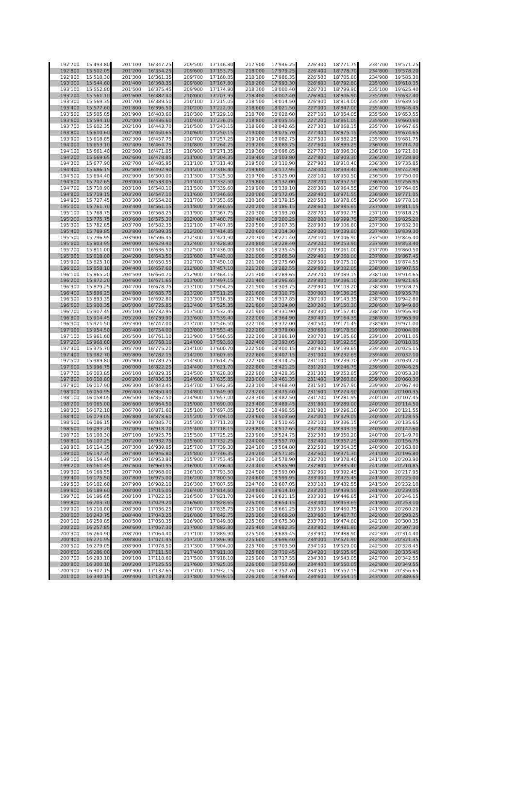| 192'700 | 15'493.80 | 201'100 | 16'347.25 | 209'500 | 17'146.80 | 217'900 | 17'946.25 | 226'300 | 18'771.75 | 234'700 | 19'571.25 |
| 192'800 | 15'502.05 | 201'200 | 16'354.25 | 209'600 | 17'153.75 | 218'000 | 17'979.25 | 226'400 | 18'778.70 | 234'800 | 19'578.20 |
| 192'900 | 15'510.30 | 201'300 | 16'361.35 | 209'700 | 17'160.85 | 218'100 | 17'986.35 | 226'500 | 18'785.80 | 234'900 | 19'585.30 |
| 193'000 | 15'544.60 | 201'400 | 16'368.35 | 209'800 | 17'167.80 | 218'200 | 17'993.30 | 226'600 | 18'792.80 | 235'000 | 19'618.35 |
| 193'100 | 15'552.80 | 201'500 | 16'375.45 | 209'900 | 17'174.90 | 218'300 | 18'000.40 | 226'700 | 18'799.90 | 235'100 | 19'625.40 |
| 193'200 | 15'561.10 | 201'600 | 16'382.40 | 210'000 | 17'207.95 | 218'400 | 18'007.40 | 226'800 | 18'806.90 | 235'200 | 19'632.40 |
| 193'300 | 15'569.35 | 201'700 | 16'389.50 | 210'100 | 17'215.05 | 218'500 | 18'014.50 | 226'900 | 18'814.00 | 235'300 | 19'639.50 |
| 193'400 | 15'577.60 | 201'800 | 16'396.50 | 210'200 | 17'222.00 | 218'600 | 18'021.50 | 227'000 | 18'847.00 | 235'400 | 19'646.45 |
| 193'500 | 15'585.85 | 201'900 | 16'403.60 | 210'300 | 17'229.10 | 218'700 | 18'028.60 | 227'100 | 18'854.05 | 235'500 | 19'653.55 |
| 193'600 | 15'594.10 | 202'000 | 16'436.60 | 210'400 | 17'236.05 | 218'800 | 18'035.55 | 227'200 | 18'861.05 | 235'600 | 19'660.60 |
| 193'700 | 15'602.35 | 202'100 | 16'443.70 | 210'500 | 17'243.15 | 218'900 | 18'042.65 | 227'300 | 18'868.15 | 235'700 | 19'667.65 |
| 193'800 | 15'610.60 | 202'200 | 16'450.65 | 210'600 | 17'250.15 | 219'000 | 18'075.70 | 227'400 | 18'875.15 | 235'800 | 19'674.65 |
| 193'900 | 15'618.85 | 202'300 | 16'457.75 | 210'700 | 17'257.25 | 219'100 | 18'082.75 | 227'500 | 18'882.25 | 235'900 | 19'681.75 |
| 194'000 | 15'653.10 | 202'400 | 16'464.75 | 210'800 | 17'264.25 | 219'200 | 18'089.75 | 227'600 | 18'889.25 | 236'000 | 19'714.70 |
| 194'100 | 15'661.40 | 202'500 | 16'471.85 | 210'900 | 17'271.35 | 219'300 | 18'096.85 | 227'700 | 18'896.30 | 236'100 | 19'721.80 |
| 194'200 | 15'669.65 | 202'600 | 16'478.85 | 211'000 | 17'304.35 | 219'400 | 18'103.80 | 227'800 | 18'903.30 | 236'200 | 19'728.80 |
| 194'300 | 15'677.90 | 202'700 | 16'485.95 | 211'100 | 17'311.40 | 219'500 | 18'110.90 | 227'900 | 18'910.40 | 236'300 | 19'735.85 |
| 194'400 | 15'686.15 | 202'800 | 16'492.90 | 211'200 | 17'318.40 | 219'600 | 18'117.95 | 228'000 | 18'943.40 | 236'400 | 19'742.90 |
| 194'500 | 15'694.40 | 202'900 | 16'500.00 | 211'300 | 17'325.50 | 219'700 | 18'125.00 | 228'100 | 18'950.50 | 236'500 | 19'750.00 |
| 194'600 | 15'702.65 | 203'000 | 16'533.05 | 211'400 | 17'332.50 | 219'800 | 18'132.00 | 228'200 | 18'957.50 | 236'600 | 19'756.95 |
| 194'700 | 15'710.90 | 203'100 | 16'540.10 | 211'500 | 17'339.60 | 219'900 | 18'139.10 | 228'300 | 18'964.55 | 236'700 | 19'764.05 |
| 194'800 | 15'719.15 | 203'200 | 16'547.10 | 211'600 | 17'346.60 | 220'000 | 18'172.05 | 228'400 | 18'971.55 | 236'800 | 19'771.05 |
| 194'900 | 15'727.45 | 203'300 | 16'554.20 | 211'700 | 17'353.65 | 220'100 | 18'179.15 | 228'500 | 18'978.65 | 236'900 | 19'778.10 |
| 195'000 | 15'761.70 | 203'400 | 16'561.15 | 211'800 | 17'360.65 | 220'200 | 18'186.15 | 228'600 | 18'985.65 | 237'000 | 19'811.15 |
| 195'100 | 15'768.75 | 203'500 | 16'568.25 | 211'900 | 17'367.75 | 220'300 | 18'193.20 | 228'700 | 18'992.75 | 237'100 | 19'818.25 |
| 195'200 | 15'775.75 | 203'600 | 16'575.30 | 212'000 | 17'400.75 | 220'400 | 18'200.25 | 228'800 | 18'999.75 | 237'200 | 19'825.20 |
| 195'300 | 15'782.85 | 203'700 | 16'582.35 | 212'100 | 17'407.85 | 220'500 | 18'207.35 | 228'900 | 19'006.80 | 237'300 | 19'832.30 |
| 195'400 | 15'789.85 | 203'800 | 16'589.35 | 212'200 | 17'414.85 | 220'600 | 18'214.30 | 229'000 | 19'039.80 | 237'400 | 19'839.30 |
| 195'500 | 15'796.95 | 203'900 | 16'596.45 | 212'300 | 17'421.90 | 220'700 | 18'221.40 | 229'100 | 19'046.90 | 237'500 | 19'846.40 |
| 195'600 | 15'803.95 | 204'000 | 16'629.40 | 212'400 | 17'428.90 | 220'800 | 18'228.40 | 229'200 | 19'053.90 | 237'600 | 19'853.40 |
| 195'700 | 15'811.00 | 204'100 | 16'636.50 | 212'500 | 17'436.00 | 220'900 | 18'235.45 | 229'300 | 19'061.00 | 237'700 | 19'860.50 |
| 195'800 | 15'818.00 | 204'200 | 16'643.50 | 212'600 | 17'443.00 | 221'000 | 18'268.50 | 229'400 | 19'068.00 | 237'800 | 19'867.45 |
| 195'900 | 15'825.10 | 204'300 | 16'650.55 | 212'700 | 17'450.10 | 221'100 | 18'275.60 | 229'500 | 19'075.10 | 237'900 | 19'874.55 |
| 196'000 | 15'858.10 | 204'400 | 16'657.60 | 212'800 | 17'457.10 | 221'200 | 18'282.55 | 229'600 | 19'082.05 | 238'000 | 19'907.55 |
| 196'100 | 15'865.20 | 204'500 | 16'664.70 | 212'900 | 17'464.15 | 221'300 | 18'289.65 | 229'700 | 19'089.15 | 238'100 | 19'914.65 |
| 196'200 | 15'872.20 | 204'600 | 16'671.65 | 213'000 | 17'497.15 | 221'400 | 18'296.65 | 229'800 | 19'096.10 | 238'200 | 19'921.65 |
| 196'300 | 15'879.25 | 204'700 | 16'678.75 | 213'100 | 17'504.25 | 221'500 | 18'303.75 | 229'900 | 19'103.20 | 238'300 | 19'928.75 |
| 196'400 | 15'886.25 | 204'800 | 16'685.75 | 213'200 | 17'511.25 | 221'600 | 18'310.75 | 230'000 | 19'136.25 | 238'400 | 19'935.70 |
| 196'500 | 15'893.35 | 204'900 | 16'692.80 | 213'300 | 17'518.35 | 221'700 | 18'317.85 | 230'100 | 19'143.35 | 238'500 | 19'942.80 |
| 196'600 | 15'900.35 | 205'000 | 16'725.85 | 213'400 | 17'525.35 | 221'800 | 18'324.80 | 230'200 | 19'150.30 | 238'600 | 19'949.80 |
| 196'700 | 15'907.45 | 205'100 | 16'732.95 | 213'500 | 17'532.45 | 221'900 | 18'331.90 | 230'300 | 19'157.40 | 238'700 | 19'956.90 |
| 196'800 | 15'914.45 | 205'200 | 16'739.90 | 213'600 | 17'539.40 | 222'000 | 18'364.90 | 230'400 | 19'164.35 | 238'800 | 19'963.90 |
| 196'900 | 15'921.50 | 205'300 | 16'747.00 | 213'700 | 17'546.50 | 222'100 | 18'372.00 | 230'500 | 19'171.45 | 238'900 | 19'971.00 |
| 197'000 | 15'954.50 | 205'400 | 16'754.00 | 213'800 | 17'553.45 | 222'200 | 18'379.00 | 230'600 | 19'178.50 | 239'000 | 20'004.00 |
| 197'100 | 15'961.60 | 205'500 | 16'761.10 | 213'900 | 17'560.55 | 222'300 | 18'386.10 | 230'700 | 19'185.60 | 239'100 | 20'011.05 |
| 197'200 | 15'968.60 | 205'600 | 16'768.10 | 214'000 | 17'593.60 | 222'400 | 18'393.05 | 230'800 | 19'192.55 | 239'200 | 20'018.05 |
| 197'300 | 15'975.70 | 205'700 | 16'775.20 | 214'100 | 17'600.70 | 222'500 | 18'400.15 | 230'900 | 19'199.65 | 239'300 | 20'025.15 |
| 197'400 | 15'982.70 | 205'800 | 16'782.15 | 214'200 | 17'607.65 | 222'600 | 18'407.15 | 231'000 | 19'232.65 | 239'400 | 20'032.10 |
| 197'500 | 15'989.80 | 205'900 | 16'789.25 | 214'300 | 17'614.75 | 222'700 | 18'414.25 | 231'100 | 19'239.70 | 239'500 | 20'039.20 |
| 197'600 | 15'996.75 | 206'000 | 16'822.25 | 214'400 | 17'621.70 | 222'800 | 18'421.25 | 231'200 | 19'246.75 | 239'600 | 20'046.25 |
| 197'700 | 16'003.85 | 206'100 | 16'829.35 | 214'500 | 17'628.80 | 222'900 | 18'428.35 | 231'300 | 19'253.85 | 239'700 | 20'053.30 |
| 197'800 | 16'010.80 | 206'200 | 16'836.35 | 214'600 | 17'635.85 | 223'000 | 18'461.35 | 231'400 | 19'260.80 | 239'800 | 20'060.30 |
| 197'900 | 16'017.90 | 206'300 | 16'843.45 | 214'700 | 17'642.95 | 223'100 | 18'468.40 | 231'500 | 19'267.90 | 239'900 | 20'067.40 |
| 198'000 | 16'050.95 | 206'400 | 16'850.40 | 214'800 | 17'649.90 | 223'200 | 18'475.40 | 231'600 | 19'274.90 | 240'000 | 20'100.35 |
| 198'100 | 16'058.05 | 206'500 | 16'857.50 | 214'900 | 17'657.00 | 223'300 | 18'482.50 | 231'700 | 19'281.95 | 240'100 | 20'107.45 |
| 198'200 | 16'065.00 | 206'600 | 16'864.50 | 215'000 | 17'690.00 | 223'400 | 18'489.45 | 231'800 | 19'289.00 | 240'200 | 20'114.50 |
| 198'300 | 16'072.10 | 206'700 | 16'871.60 | 215'100 | 17'697.05 | 223'500 | 18'496.55 | 231'900 | 19'296.10 | 240'300 | 20'121.55 |
| 198'400 | 16'079.05 | 206'800 | 16'878.60 | 215'200 | 17'704.10 | 223'600 | 18'503.60 | 232'000 | 19'329.05 | 240'400 | 20'128.55 |
| 198'500 | 16'086.15 | 206'900 | 16'885.70 | 215'300 | 17'711.20 | 223'700 | 18'510.65 | 232'100 | 19'336.15 | 240'500 | 20'135.65 |
| 198'600 | 16'093.20 | 207'000 | 16'918.70 | 215'400 | 17'718.15 | 223'800 | 18'517.65 | 232'200 | 19'343.15 | 240'600 | 20'142.60 |
| 198'700 | 16'100.30 | 207'100 | 16'925.75 | 215'500 | 17'725.25 | 223'900 | 18'524.75 | 232'300 | 19'350.20 | 240'700 | 20'149.70 |
| 198'800 | 16'107.25 | 207'200 | 16'932.75 | 215'600 | 17'732.25 | 224'000 | 18'557.70 | 232'400 | 19'357.25 | 240'800 | 20'156.75 |
| 198'900 | 16'114.35 | 207'300 | 16'939.85 | 215'700 | 17'739.30 | 224'100 | 18'564.80 | 232'500 | 19'364.35 | 240'900 | 20'163.80 |
| 199'000 | 16'147.35 | 207'400 | 16'946.80 | 215'800 | 17'746.35 | 224'200 | 18'571.85 | 232'600 | 19'371.30 | 241'000 | 20'196.80 |
| 199'100 | 16'154.40 | 207'500 | 16'953.90 | 215'900 | 17'753.45 | 224'300 | 18'578.90 | 232'700 | 19'378.40 | 241'100 | 20'203.90 |
| 199'200 | 16'161.45 | 207'600 | 16'960.95 | 216'000 | 17'786.40 | 224'400 | 18'585.90 | 232'800 | 19'385.40 | 241'200 | 20'210.85 |
| 199'300 | 16'168.55 | 207'700 | 16'968.00 | 216'100 | 17'793.50 | 224'500 | 18'593.00 | 232'900 | 19'392.45 | 241'300 | 20'217.95 |
| 199'400 | 16'175.50 | 207'800 | 16'975.00 | 216'200 | 17'800.50 | 224'600 | 18'599.95 | 233'000 | 19'425.45 | 241'400 | 20'225.00 |
| 199'500 | 16'182.60 | 207'900 | 16'982.10 | 216'300 | 17'807.55 | 224'700 | 18'607.05 | 233'100 | 19'432.55 | 241'500 | 20'232.10 |
| 199'600 | 16'189.60 | 208'000 | 17'015.05 | 216'400 | 17'814.60 | 224'800 | 18'614.10 | 233'200 | 19'439.55 | 241'600 | 20'239.05 |
| 199'700 | 16'196.65 | 208'100 | 17'022.15 | 216'500 | 17'821.70 | 224'900 | 18'621.15 | 233'300 | 19'446.65 | 241'700 | 20'246.15 |
| 199'800 | 16'203.70 | 208'200 | 17'029.20 | 216'600 | 17'828.65 | 225'000 | 18'654.15 | 233'400 | 19'453.65 | 241'800 | 20'253.10 |
| 199'900 | 16'210.80 | 208'300 | 17'036.25 | 216'700 | 17'835.75 | 225'100 | 18'661.25 | 233'500 | 19'460.75 | 241'900 | 20'260.20 |
| 200'000 | 16'243.75 | 208'400 | 17'043.25 | 216'800 | 17'842.75 | 225'200 | 18'668.20 | 233'600 | 19'467.70 | 242'000 | 20'293.25 |
| 200'100 | 16'250.85 | 208'500 | 17'050.35 | 216'900 | 17'849.80 | 225'300 | 18'675.30 | 233'700 | 19'474.80 | 242'100 | 20'300.35 |
| 200'200 | 16'257.85 | 208'600 | 17'057.30 | 217'000 | 17'882.80 | 225'400 | 18'682.35 | 233'800 | 19'481.80 | 242'200 | 20'307.30 |
| 200'300 | 16'264.90 | 208'700 | 17'064.40 | 217'100 | 17'889.90 | 225'500 | 18'689.45 | 233'900 | 19'488.90 | 242'300 | 20'314.40 |
| 200'400 | 16'271.95 | 208'800 | 17'071.45 | 217'200 | 17'896.90 | 225'600 | 18'696.40 | 234'000 | 19'521.90 | 242'400 | 20'321.35 |
| 200'500 | 16'279.05 | 208'900 | 17'078.50 | 217'300 | 17'904.00 | 225'700 | 18'703.50 | 234'100 | 19'529.00 | 242'500 | 20'328.45 |
| 200'600 | 16'286.00 | 209'000 | 17'111.50 | 217'400 | 17'911.00 | 225'800 | 18'710.45 | 234'200 | 19'535.95 | 242'600 | 20'335.45 |
| 200'700 | 16'293.10 | 209'100 | 17'118.60 | 217'500 | 17'918.10 | 225'900 | 18'717.55 | 234'300 | 19'543.05 | 242'700 | 20'342.55 |
| 200'800 | 16'300.10 | 209'200 | 17'125.55 | 217'600 | 17'925.05 | 226'000 | 18'750.60 | 234'400 | 19'550.05 | 242'800 | 20'349.55 |
| 200'900 | 16'307.15 | 209'300 | 17'132.65 | 217'700 | 17'932.15 | 226'100 | 18'757.70 | 234'500 | 19'557.15 | 242'900 | 20'356.65 |
| 201'000 | 16'340.15 | 209'400 | 17'139.70 | 217'800 | 17'939.15 | 226'200 | 18'764.65 | 234'600 | 19'564.15 | 243'000 | 20'389.65 |